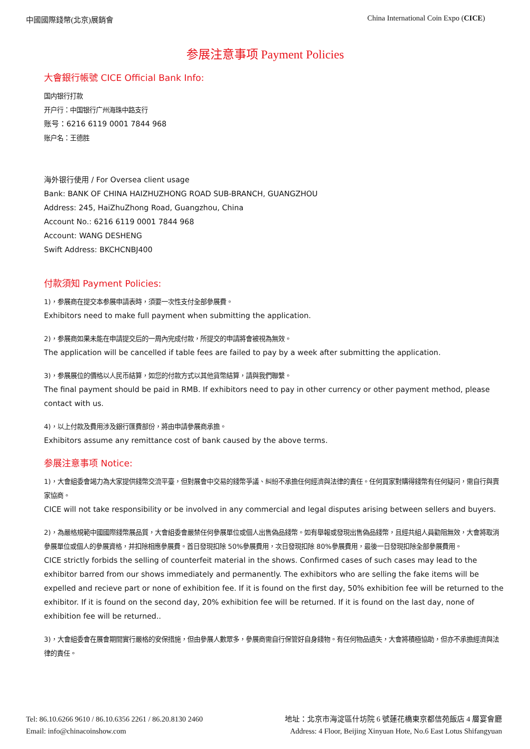中國國際錢幣(北京)展銷會 China International Coin Expo (CICE)
参展注意事项 Payment Policies
大會銀行帳號 CICE Official Bank Info:
国内银行打款
开户行：中国银行广州海珠中路支行
账号：6216 6119 0001 7844 968
账户名：王德胜
海外银行使用 / For Oversea client usage
Bank: BANK OF CHINA HAIZHUZHONG ROAD SUB-BRANCH, GUANGZHOU
Address: 245, HaiZhuZhong Road, Guangzhou, China
Account No.: 6216 6119 0001 7844 968
Account: WANG DESHENG
Swift Address: BKCHCNBJ400
付款須知 Payment Policies:
1)，参展商在提交本参展申請表時，須要一次性支付全部參展費。
Exhibitors need to make full payment when submitting the application.
2)，参展商如果未能在申請提交后的一周內完成付款，所提交的申請將會被視為無效。
The application will be cancelled if table fees are failed to pay by a week after submitting the application.
3)，参展展位的價格以人民币結算，如您的付款方式以其他貨幣結算，請與我們聯繫。
The final payment should be paid in RMB. If exhibitors need to pay in other currency or other payment method, please contact with us.
4)，以上付款及費用涉及銀行匯費部份，將由申請參展商承擔。
Exhibitors assume any remittance cost of bank caused by the above terms.
参展注意事项 Notice:
1)，大會組委會竭力為大家提供錢幣交流平臺，但對展會中交易的錢幣爭議、糾紛不承擔任何經濟與法律的責任。任何買家對購得錢幣有任何疑问，需自行與賣家協商。
CICE will not take responsibility or be involved in any commercial and legal disputes arising between sellers and buyers.
2)，為嚴格規範中國國際錢幣展品質，大會組委會嚴禁任何參展單位或個人出售偽品錢幣。如有舉報或發現出售偽品錢幣，且經共組人員勸阻無效，大會將取消參展單位或個人的參展資格，并扣除相應參展費。首日發現扣除 50%參展費用，次日發現扣除 80%參展費用，最後一日發現扣除全部參展費用。
CICE strictly forbids the selling of counterfeit material in the shows. Confirmed cases of such cases may lead to the exhibitor barred from our shows immediately and permanently. The exhibitors who are selling the fake items will be expelled and recieve part or none of exhibition fee. If it is found on the first day, 50% exhibition fee will be returned to the exhibitor. If it is found on the second day, 20% exhibition fee will be returned. If it is found on the last day, none of exhibition fee will be returned..
3)，大會組委會在展會期間實行嚴格的安保措施，但由參展人數眾多，參展商需自行保管好自身錢物。有任何物品遺失，大會將積極協助，但亦不承擔經濟與法律的責任。
Tel: 86.10.6266 9610 / 86.10.6356 2261 / 86.20.8130 2460
Email: info@chinacoinshow.com
地址：北京市海淀區什坊院 6 號蓮花橋東京都信苑飯店 4 層宴會廳
Address: 4 Floor, Beijing Xinyuan Hote, No.6 East Lotus Shifangyuan